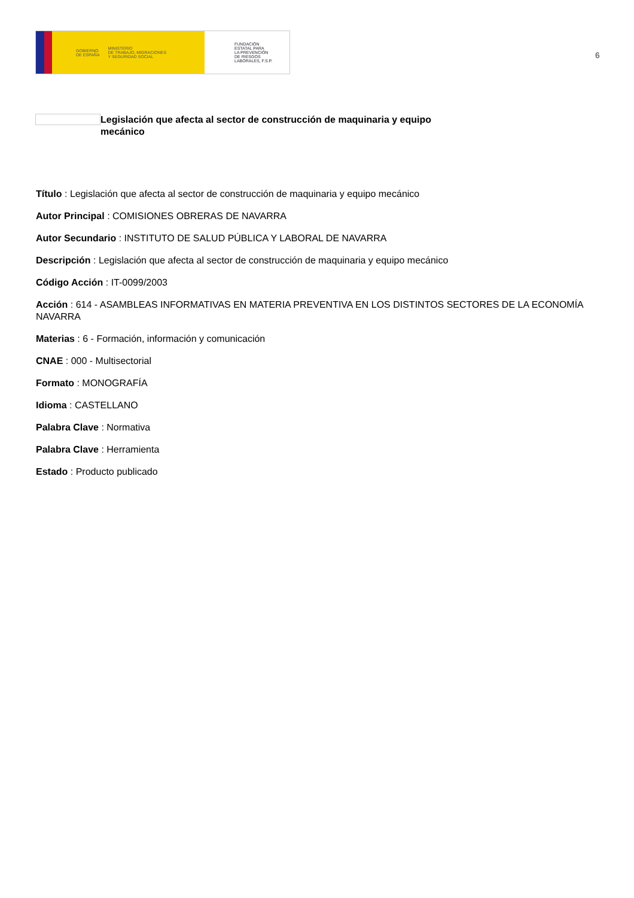GOBIERNO
DE ESPAÑA MINISTERIO
DE TRABAJO, MIGRACIONES
Y SEGURIDAD SOCIAL
FUNDACIÓN
ESTATAL PARA
LA PREVENCIÓN
DE RIESGOS
LABORALES, F.S.P.
6
Legislación que afecta al sector de construcción de maquinaria y equipo mecánico
Título : Legislación que afecta al sector de construcción de maquinaria y equipo mecánico
Autor Principal : COMISIONES OBRERAS DE NAVARRA
Autor Secundario : INSTITUTO DE SALUD PÚBLICA Y LABORAL DE NAVARRA
Descripción : Legislación que afecta al sector de construcción de maquinaria y equipo mecánico
Código Acción : IT-0099/2003
Acción : 614 - ASAMBLEAS INFORMATIVAS EN MATERIA PREVENTIVA EN LOS DISTINTOS SECTORES DE LA ECONOMÍA NAVARRA
Materias : 6 - Formación, información y comunicación
CNAE : 000 - Multisectorial
Formato : MONOGRAFÍA
Idioma : CASTELLANO
Palabra Clave : Normativa
Palabra Clave : Herramienta
Estado : Producto publicado